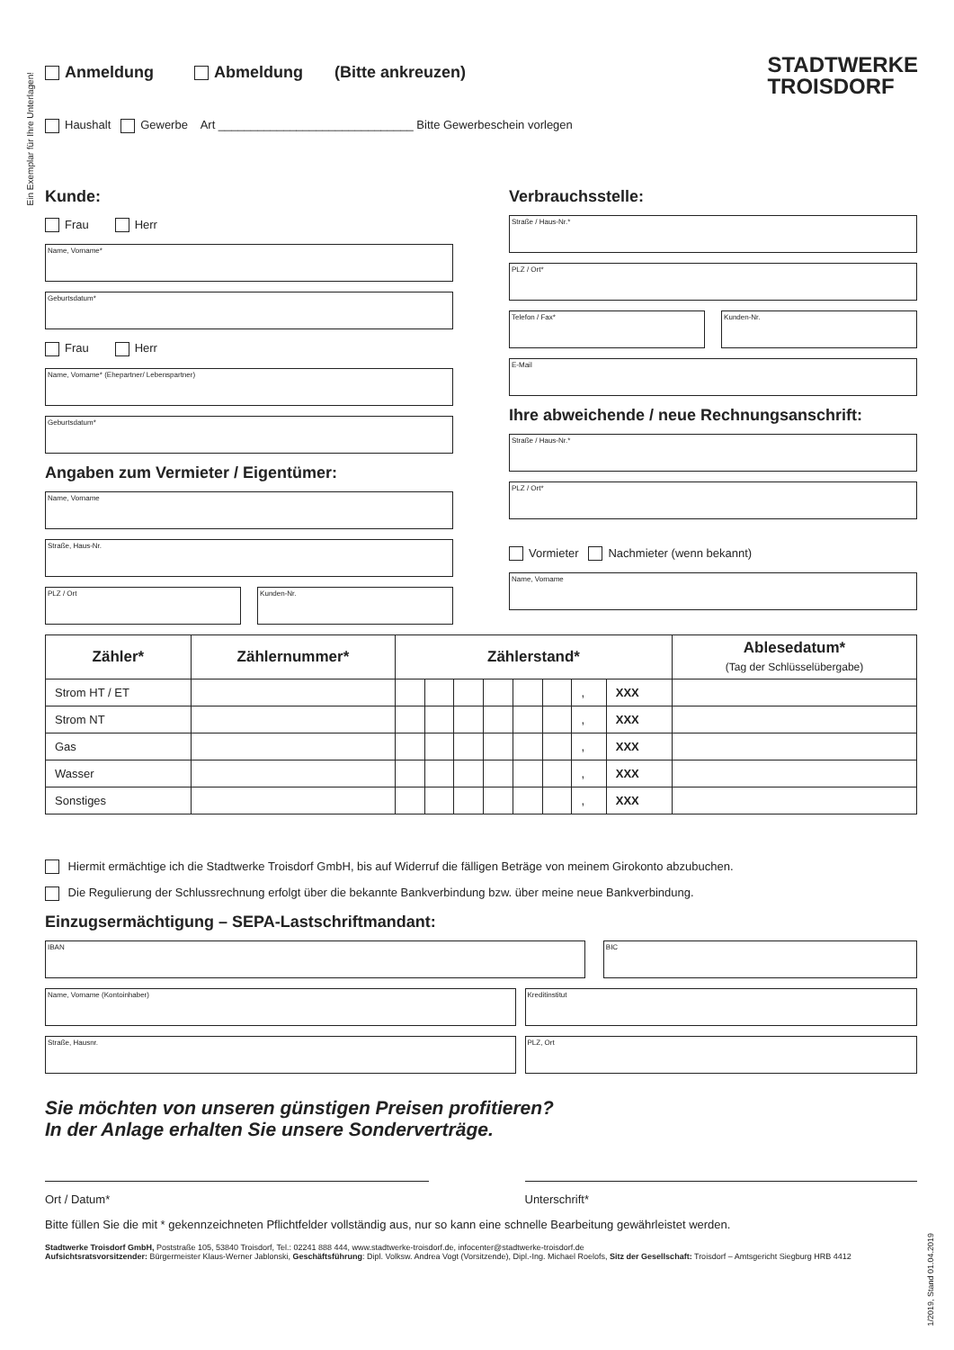Ein Exemplar für Ihre Unterlagen!
STADTWERKE
TROISDORF
Anmeldung Abmeldung (Bitte ankreuzen)
Haushalt Gewerbe Art ______________________________ Bitte Gewerbeschein vorlegen
Kunde:
Frau Herr
Name, Vorname*
Geburtsdatum*
Frau Herr
Name, Vorname* (Ehepartner/ Lebenspartner)
Geburtsdatum*
Angaben zum Vermieter / Eigentümer:
Name, Vorname
Straße, Haus-Nr.
PLZ / Ort Kunden-Nr.
Verbrauchsstelle:
Straße / Haus-Nr.*
PLZ / Ort*
Telefon / Fax* Kunden-Nr.
E-Mail
Ihre abweichende / neue Rechnungsanschrift:
Straße / Haus-Nr.*
PLZ / Ort*
Vormieter Nachmieter (wenn bekannt)
Name, Vorname
| Zähler* | Zählernummer* | Zählerstand* | | | | | | | | Ablesedatum* (Tag der Schlüsselübergabe) |
| --- | --- | --- | --- | --- | --- | --- | --- | --- | --- | --- |
| Strom HT / ET | | | | | | | | , | XXX | |
| Strom NT | | | | | | | | , | XXX | |
| Gas | | | | | | | | , | XXX | |
| Wasser | | | | | | | | , | XXX | |
| Sonstiges | | | | | | | | , | XXX | |
Hiermit ermächtige ich die Stadtwerke Troisdorf GmbH, bis auf Widerruf die fälligen Beträge von meinem Girokonto abzubuchen.
Die Regulierung der Schlussrechnung erfolgt über die bekannte Bankverbindung bzw. über meine neue Bankverbindung.
Einzugsermächtigung – SEPA-Lastschriftmandant:
IBAN BIC
Name, Vorname (Kontoinhaber) Kreditinstitut
Straße, Hausnr. PLZ, Ort
Sie möchten von unseren günstigen Preisen profitieren?
In der Anlage erhalten Sie unsere Sonderverträge.
Ort / Datum* Unterschrift*
Bitte füllen Sie die mit * gekennzeichneten Pflichtfelder vollständig aus, nur so kann eine schnelle Bearbeitung gewährleistet werden.
Stadtwerke Troisdorf GmbH, Poststraße 105, 53840 Troisdorf, Tel.: 02241 888 444, www.stadtwerke-troisdorf.de, infocenter@stadtwerke-troisdorf.de
Aufsichtsratsvorsitzender: Bürgermeister Klaus-Werner Jablonski, Geschäftsführung: Dipl. Volksw. Andrea Vogt (Vorsitzende), Dipl.-Ing. Michael Roelofs, Sitz der Gesellschaft: Troisdorf – Amtsgericht Siegburg HRB 4412
1/2019, Stand 01.04.2019